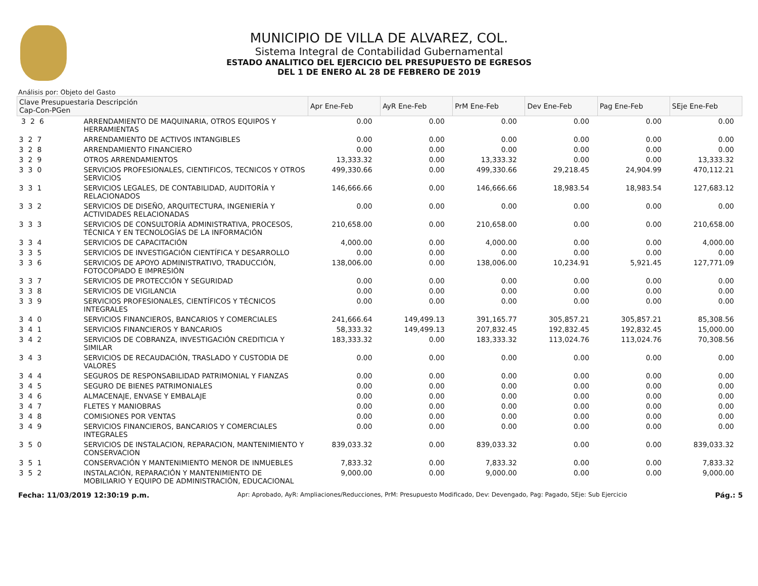MUNICIPIO DE VILLA DE ALVAREZ, COL.
Sistema Integral de Contabilidad Gubernamental
ESTADO ANALITICO DEL EJERCICIO DEL PRESUPUESTO DE EGRESOS
DEL 1 DE ENERO AL 28 DE FEBRERO DE 2019
Análisis por: Objeto del Gasto
| Clave Presupuestaria Descripción Cap-Con-PGen | | Apr Ene-Feb | AyR Ene-Feb | PrM Ene-Feb | Dev Ene-Feb | Pag Ene-Feb | SEje Ene-Feb |
| --- | --- | --- | --- | --- | --- | --- | --- |
| 3 2 6 | ARRENDAMIENTO DE MAQUINARIA, OTROS EQUIPOS Y HERRAMIENTAS | 0.00 | 0.00 | 0.00 | 0.00 | 0.00 | 0.00 |
| 3 2 7 | ARRENDAMIENTO DE ACTIVOS INTANGIBLES | 0.00 | 0.00 | 0.00 | 0.00 | 0.00 | 0.00 |
| 3 2 8 | ARRENDAMIENTO FINANCIERO | 0.00 | 0.00 | 0.00 | 0.00 | 0.00 | 0.00 |
| 3 2 9 | OTROS ARRENDAMIENTOS | 13,333.32 | 0.00 | 13,333.32 | 0.00 | 0.00 | 13,333.32 |
| 3 3 0 | SERVICIOS PROFESIONALES, CIENTIFICOS, TECNICOS Y OTROS SERVICIOS | 499,330.66 | 0.00 | 499,330.66 | 29,218.45 | 24,904.99 | 470,112.21 |
| 3 3 1 | SERVICIOS LEGALES, DE CONTABILIDAD, AUDITORÍA Y RELACIONADOS | 146,666.66 | 0.00 | 146,666.66 | 18,983.54 | 18,983.54 | 127,683.12 |
| 3 3 2 | SERVICIOS DE DISEÑO, ARQUITECTURA, INGENIERÍA Y ACTIVIDADES RELACIONADAS | 0.00 | 0.00 | 0.00 | 0.00 | 0.00 | 0.00 |
| 3 3 3 | SERVICIOS DE CONSULTORÍA ADMINISTRATIVA, PROCESOS, TÉCNICA Y EN TECNOLOGÍAS DE LA INFORMACIÓN | 210,658.00 | 0.00 | 210,658.00 | 0.00 | 0.00 | 210,658.00 |
| 3 3 4 | SERVICIOS DE CAPACITACIÓN | 4,000.00 | 0.00 | 4,000.00 | 0.00 | 0.00 | 4,000.00 |
| 3 3 5 | SERVICIOS DE INVESTIGACIÓN CIENTÍFICA Y DESARROLLO | 0.00 | 0.00 | 0.00 | 0.00 | 0.00 | 0.00 |
| 3 3 6 | SERVICIOS DE APOYO ADMINISTRATIVO, TRADUCCIÓN, FOTOCOPIADO E IMPRESIÓN | 138,006.00 | 0.00 | 138,006.00 | 10,234.91 | 5,921.45 | 127,771.09 |
| 3 3 7 | SERVICIOS DE PROTECCIÓN Y SEGURIDAD | 0.00 | 0.00 | 0.00 | 0.00 | 0.00 | 0.00 |
| 3 3 8 | SERVICIOS DE VIGILANCIA | 0.00 | 0.00 | 0.00 | 0.00 | 0.00 | 0.00 |
| 3 3 9 | SERVICIOS PROFESIONALES, CIENTÍFICOS Y TÉCNICOS INTEGRALES | 0.00 | 0.00 | 0.00 | 0.00 | 0.00 | 0.00 |
| 3 4 0 | SERVICIOS FINANCIEROS, BANCARIOS Y COMERCIALES | 241,666.64 | 149,499.13 | 391,165.77 | 305,857.21 | 305,857.21 | 85,308.56 |
| 3 4 1 | SERVICIOS FINANCIEROS Y BANCARIOS | 58,333.32 | 149,499.13 | 207,832.45 | 192,832.45 | 192,832.45 | 15,000.00 |
| 3 4 2 | SERVICIOS DE COBRANZA, INVESTIGACIÓN CREDITICIA Y SIMILAR | 183,333.32 | 0.00 | 183,333.32 | 113,024.76 | 113,024.76 | 70,308.56 |
| 3 4 3 | SERVICIOS DE RECAUDACIÓN, TRASLADO Y CUSTODIA DE VALORES | 0.00 | 0.00 | 0.00 | 0.00 | 0.00 | 0.00 |
| 3 4 4 | SEGUROS DE RESPONSABILIDAD PATRIMONIAL Y FIANZAS | 0.00 | 0.00 | 0.00 | 0.00 | 0.00 | 0.00 |
| 3 4 5 | SEGURO DE BIENES PATRIMONIALES | 0.00 | 0.00 | 0.00 | 0.00 | 0.00 | 0.00 |
| 3 4 6 | ALMACENAJE, ENVASE Y EMBALAJE | 0.00 | 0.00 | 0.00 | 0.00 | 0.00 | 0.00 |
| 3 4 7 | FLETES Y MANIOBRAS | 0.00 | 0.00 | 0.00 | 0.00 | 0.00 | 0.00 |
| 3 4 8 | COMISIONES POR VENTAS | 0.00 | 0.00 | 0.00 | 0.00 | 0.00 | 0.00 |
| 3 4 9 | SERVICIOS FINANCIEROS, BANCARIOS Y COMERCIALES INTEGRALES | 0.00 | 0.00 | 0.00 | 0.00 | 0.00 | 0.00 |
| 3 5 0 | SERVICIOS DE INSTALACION, REPARACION, MANTENIMIENTO Y CONSERVACION | 839,033.32 | 0.00 | 839,033.32 | 0.00 | 0.00 | 839,033.32 |
| 3 5 1 | CONSERVACIÓN Y MANTENIMIENTO MENOR DE INMUEBLES | 7,833.32 | 0.00 | 7,833.32 | 0.00 | 0.00 | 7,833.32 |
| 3 5 2 | INSTALACIÓN, REPARACIÓN Y MANTENIMIENTO DE MOBILIARIO Y EQUIPO DE ADMINISTRACIÓN, EDUCACIONAL | 9,000.00 | 0.00 | 9,000.00 | 0.00 | 0.00 | 9,000.00 |
Fecha: 11/03/2019 12:30:19 p.m. Apr: Aprobado, AyR: Ampliaciones/Reducciones, PrM: Presupuesto Modificado, Dev: Devengado, Pag: Pagado, SEje: Sub Ejercicio Pág.: 5